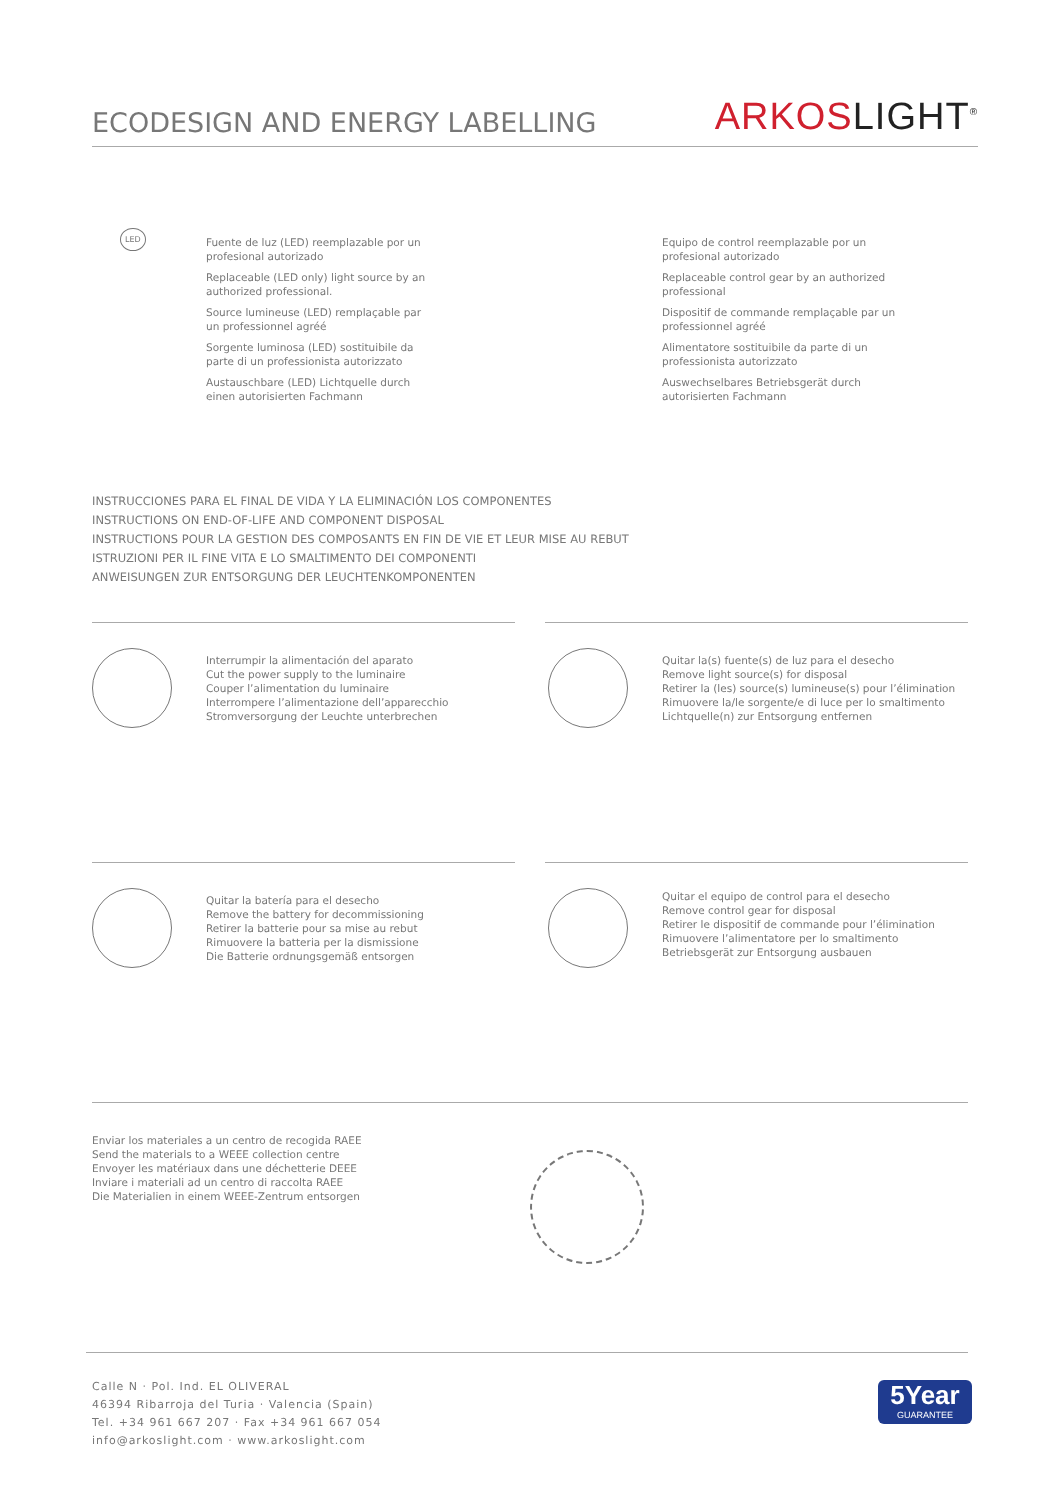ECODESIGN AND ENERGY LABELLING
ARKOS LIGHT<sup>®</sup>
Fuente de luz (LED) reemplazable por un profesional autorizado
Replaceable (LED only) light source by an authorized professional.
Source lumineuse (LED) remplaçable par un professionnel agréé
Sorgente luminosa (LED) sostituibile da parte di un professionista autorizzato
Austauschbare (LED) Lichtquelle durch einen autorisierten Fachmann
Equipo de control reemplazable por un profesional autorizado
Replaceable control gear by an authorized professional
Dispositif de commande remplaçable par un professionnel agréé
Alimentatore sostituibile da parte di un professionista autorizzato
Auswechselbares Betriebsgerät durch autorisierten Fachmann
LED
INSTRUCCIONES PARA EL FINAL DE VIDA Y LA ELIMINACIÓN LOS COMPONENTES
INSTRUCTIONS ON END-OF-LIFE AND COMPONENT DISPOSAL
INSTRUCTIONS POUR LA GESTION DES COMPOSANTS EN FIN DE VIE ET LEUR MISE AU REBUT
ISTRUZIONI PER IL FINE VITA E LO SMALTIMENTO DEI COMPONENTI
ANWEISUNGEN ZUR ENTSORGUNG DER LEUCHTENKOMPONENTEN
Interrumpir la alimentación del aparato
Cut the power supply to the luminaire
Couper l’alimentation du luminaire
Interrompere l’alimentazione dell’apparecchio
Stromversorgung der Leuchte unterbrechen
Quitar la(s) fuente(s) de luz para el desecho
Remove light source(s) for disposal
Retirer la (les) source(s) lumineuse(s) pour l’élimination
Rimuovere la/le sorgente/e di luce per lo smaltimento
Lichtquelle(n) zur Entsorgung entfernen
Quitar la batería para el desecho
Remove the battery for decommissioning
Retirer la batterie pour sa mise au rebut
Rimuovere la batteria per la dismissione
Die Batterie ordnungsgemäß entsorgen
Quitar el equipo de control para el desecho
Remove control gear for disposal
Retirer le dispositif de commande pour l’élimination
Rimuovere l’alimentatore per lo smaltimento
Betriebsgerät zur Entsorgung ausbauen
Enviar los materiales a un centro de recogida RAEE
Send the materials to a WEEE collection centre
Envoyer les matériaux dans une déchetterie DEEE
Inviare i materiali ad un centro di raccolta RAEE
Die Materialien in einem WEEE-Zentrum entsorgen
Calle N · Pol. Ind. EL OLIVERAL
46394 Ribarroja del Turia · Valencia (Spain)
Tel. +34 961 667 207 · Fax +34 961 667 054
info@arkoslight.com · www.arkoslight.com
5Year
GUARANTEE